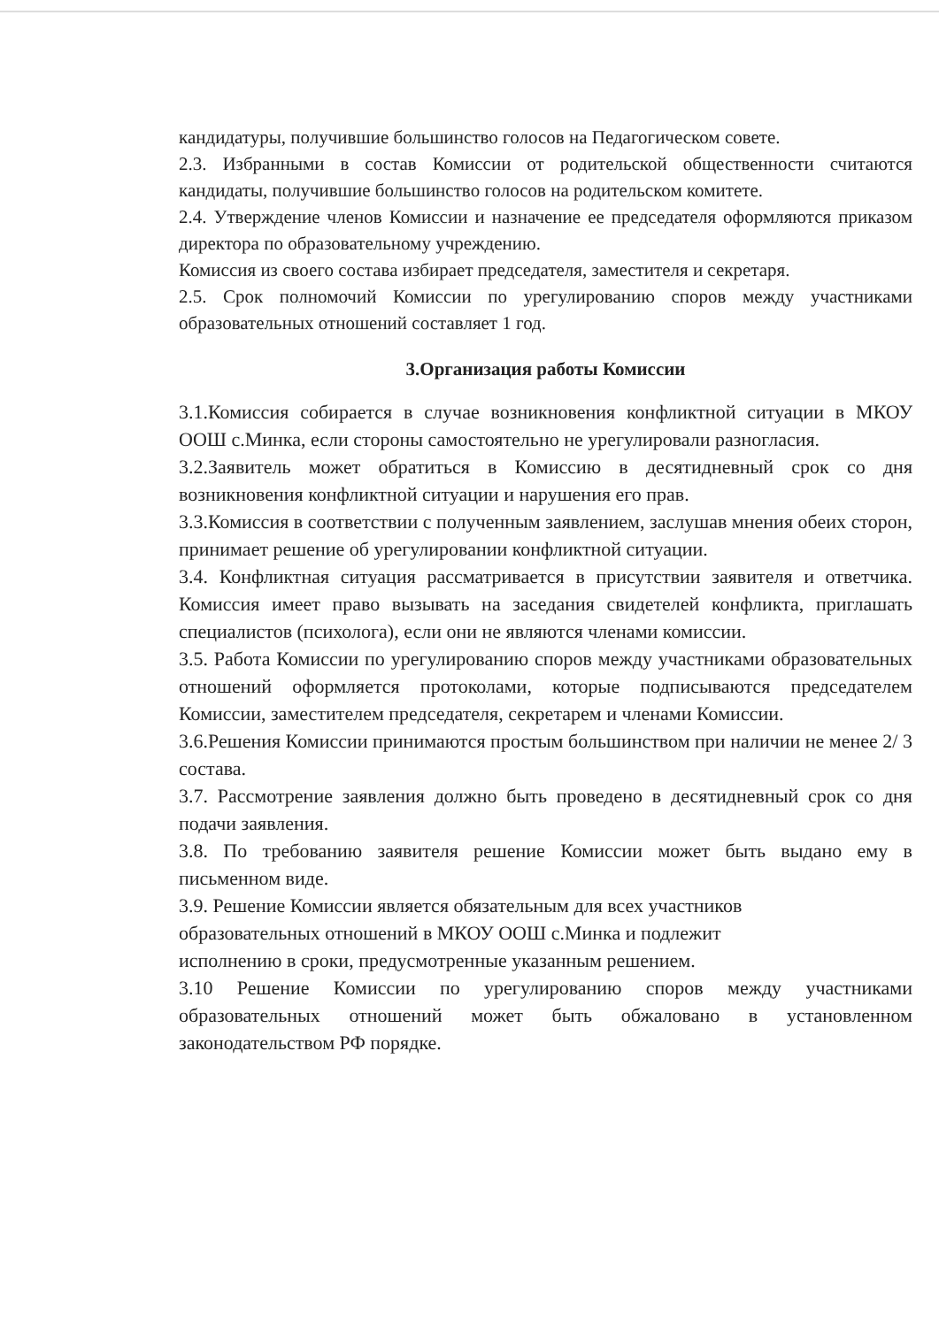кандидатуры, получившие большинство голосов на Педагогическом совете.
2.3. Избранными в состав Комиссии от родительской общественности считаются кандидаты, получившие большинство голосов на родительском комитете.
2.4. Утверждение членов Комиссии и назначение ее председателя оформляются приказом директора по образовательному учреждению.
Комиссия из своего состава избирает председателя, заместителя и секретаря.
2.5. Срок полномочий Комиссии по урегулированию споров между участниками образовательных отношений составляет 1 год.
3.Организация работы Комиссии
3.1.Комиссия собирается в случае возникновения конфликтной ситуации в МКОУ ООШ с.Минка, если стороны самостоятельно не урегулировали разногласия.
3.2.Заявитель может обратиться в Комиссию в десятидневный срок со дня возникновения конфликтной ситуации и нарушения его прав.
3.3.Комиссия в соответствии с полученным заявлением, заслушав мнения обеих сторон, принимает решение об урегулировании конфликтной ситуации.
3.4. Конфликтная ситуация рассматривается в присутствии заявителя и ответчика. Комиссия имеет право вызывать на заседания свидетелей конфликта, приглашать специалистов (психолога), если они не являются членами комиссии.
3.5. Работа Комиссии по урегулированию споров между участниками образовательных отношений оформляется протоколами, которые подписываются председателем Комиссии, заместителем председателя, секретарем и членами Комиссии.
3.6.Решения Комиссии принимаются простым большинством при наличии не менее 2/ 3 состава.
3.7. Рассмотрение заявления должно быть проведено в десятидневный срок со дня подачи заявления.
3.8. По требованию заявителя решение Комиссии может быть выдано ему в письменном виде.
3.9. Решение Комиссии является обязательным для всех участников
образовательных отношений в МКОУ ООШ с.Минка и подлежит
исполнению в сроки, предусмотренные указанным решением.
3.10 Решение Комиссии по урегулированию споров между участниками образовательных отношений может быть обжаловано в установленном законодательством РФ порядке.